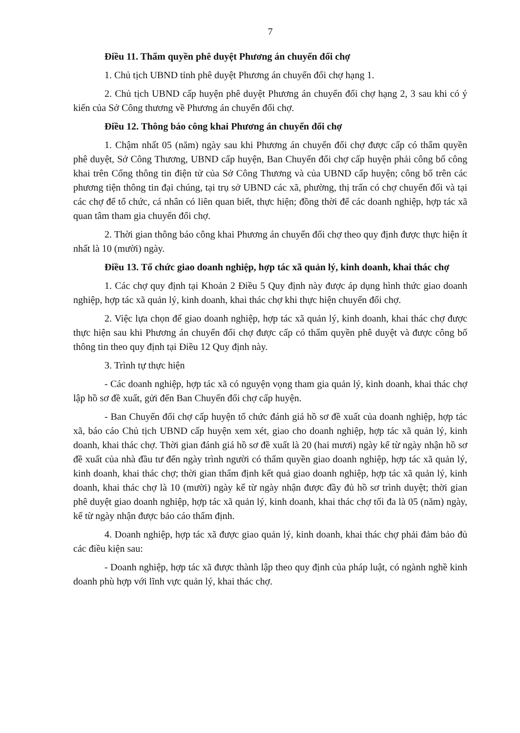7
Điều 11. Thẩm quyền phê duyệt Phương án chuyển đổi chợ
1. Chủ tịch UBND tỉnh phê duyệt Phương án chuyển đổi chợ hạng 1.
2. Chủ tịch UBND cấp huyện phê duyệt Phương án chuyển đổi chợ hạng 2, 3 sau khi có ý kiến của Sở Công thương về Phương án chuyển đổi chợ.
Điều 12. Thông báo công khai Phương án chuyển đổi chợ
1. Chậm nhất 05 (năm) ngày sau khi Phương án chuyển đổi chợ được cấp có thẩm quyền phê duyệt, Sở Công Thương, UBND cấp huyện, Ban Chuyển đổi chợ cấp huyện phải công bố công khai trên Cổng thông tin điện tử của Sở Công Thương và của UBND cấp huyện; công bố trên các phương tiện thông tin đại chúng, tại trụ sở UBND các xã, phường, thị trấn có chợ chuyển đổi và tại các chợ để tổ chức, cá nhân có liên quan biết, thực hiện; đồng thời để các doanh nghiệp, hợp tác xã quan tâm tham gia chuyển đổi chợ.
2. Thời gian thông báo công khai Phương án chuyển đổi chợ theo quy định được thực hiện ít nhất là 10 (mười) ngày.
Điều 13. Tổ chức giao doanh nghiệp, hợp tác xã quản lý, kinh doanh, khai thác chợ
1. Các chợ quy định tại Khoản 2 Điều 5 Quy định này được áp dụng hình thức giao doanh nghiệp, hợp tác xã quản lý, kinh doanh, khai thác chợ khi thực hiện chuyển đổi chợ.
2. Việc lựa chọn để giao doanh nghiệp, hợp tác xã quản lý, kinh doanh, khai thác chợ được thực hiện sau khi Phương án chuyển đổi chợ được cấp có thẩm quyền phê duyệt và được công bố thông tin theo quy định tại Điều 12 Quy định này.
3. Trình tự thực hiện
- Các doanh nghiệp, hợp tác xã có nguyện vọng tham gia quản lý, kinh doanh, khai thác chợ lập hồ sơ đề xuất, gửi đến Ban Chuyển đổi chợ cấp huyện.
- Ban Chuyển đổi chợ cấp huyện tổ chức đánh giá hồ sơ đề xuất của doanh nghiệp, hợp tác xã, báo cáo Chủ tịch UBND cấp huyện xem xét, giao cho doanh nghiệp, hợp tác xã quản lý, kinh doanh, khai thác chợ. Thời gian đánh giá hồ sơ đề xuất là 20 (hai mươi) ngày kể từ ngày nhận hồ sơ đề xuất của nhà đầu tư đến ngày trình người có thẩm quyền giao doanh nghiệp, hợp tác xã quản lý, kinh doanh, khai thác chợ; thời gian thẩm định kết quả giao doanh nghiệp, hợp tác xã quản lý, kinh doanh, khai thác chợ là 10 (mười) ngày kể từ ngày nhận được đầy đủ hồ sơ trình duyệt; thời gian phê duyệt giao doanh nghiệp, hợp tác xã quản lý, kinh doanh, khai thác chợ tối đa là 05 (năm) ngày, kể từ ngày nhận được báo cáo thẩm định.
4. Doanh nghiệp, hợp tác xã được giao quản lý, kinh doanh, khai thác chợ phải đảm bảo đủ các điều kiện sau:
- Doanh nghiệp, hợp tác xã được thành lập theo quy định của pháp luật, có ngành nghề kinh doanh phù hợp với lĩnh vực quản lý, khai thác chợ.